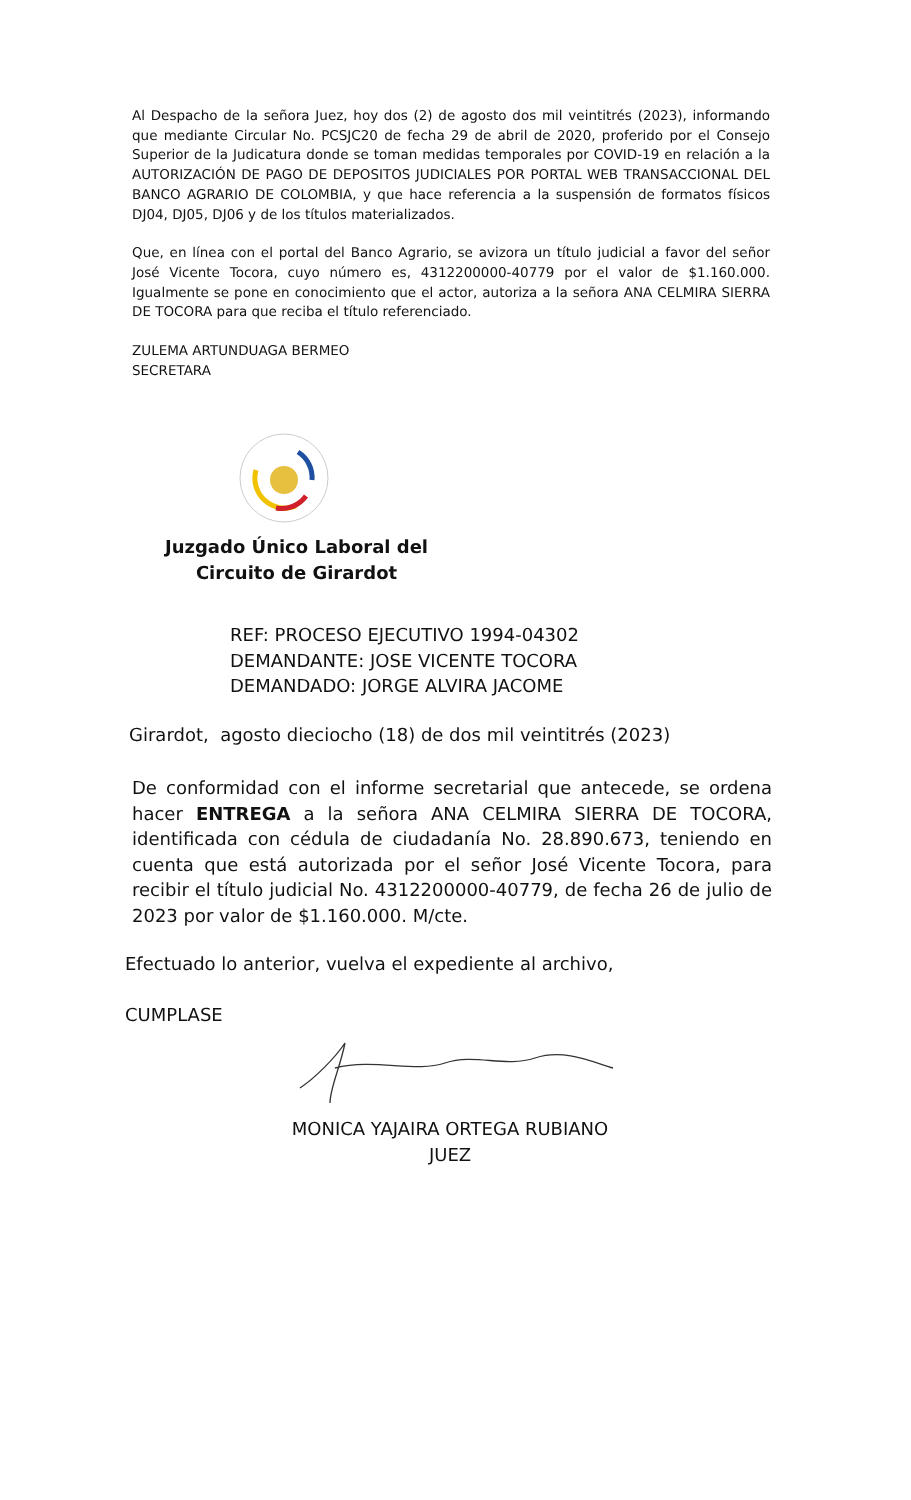Al Despacho de la señora Juez, hoy dos (2) de agosto dos mil veintitrés (2023), informando que mediante Circular No. PCSJC20 de fecha 29 de abril de 2020, proferido por el Consejo Superior de la Judicatura donde se toman medidas temporales por COVID-19 en relación a la AUTORIZACIÓN DE PAGO DE DEPOSITOS JUDICIALES POR PORTAL WEB TRANSACCIONAL DEL BANCO AGRARIO DE COLOMBIA, y que hace referencia a la suspensión de formatos físicos DJ04, DJ05, DJ06 y de los títulos materializados.
Que, en línea con el portal del Banco Agrario, se avizora un título judicial a favor del señor José Vicente Tocora, cuyo número es, 4312200000-40779 por el valor de $1.160.000. Igualmente se pone en conocimiento que el actor, autoriza a la señora ANA CELMIRA SIERRA DE TOCORA para que reciba el título referenciado.
ZULEMA ARTUNDUAGA BERMEO
SECRETARA
Juzgado Único Laboral del Circuito de Girardot
REF: PROCESO EJECUTIVO 1994-04302
DEMANDANTE: JOSE VICENTE TOCORA
DEMANDADO: JORGE ALVIRA JACOME
Girardot, agosto dieciocho (18) de dos mil veintitrés (2023)
De conformidad con el informe secretarial que antecede, se ordena hacer ENTREGA a la señora ANA CELMIRA SIERRA DE TOCORA, identificada con cédula de ciudadanía No. 28.890.673, teniendo en cuenta que está autorizada por el señor José Vicente Tocora, para recibir el título judicial No. 4312200000-40779, de fecha 26 de julio de 2023 por valor de $1.160.000. M/cte.
Efectuado lo anterior, vuelva el expediente al archivo,
CUMPLASE
MONICA YAJAIRA ORTEGA RUBIANO
JUEZ